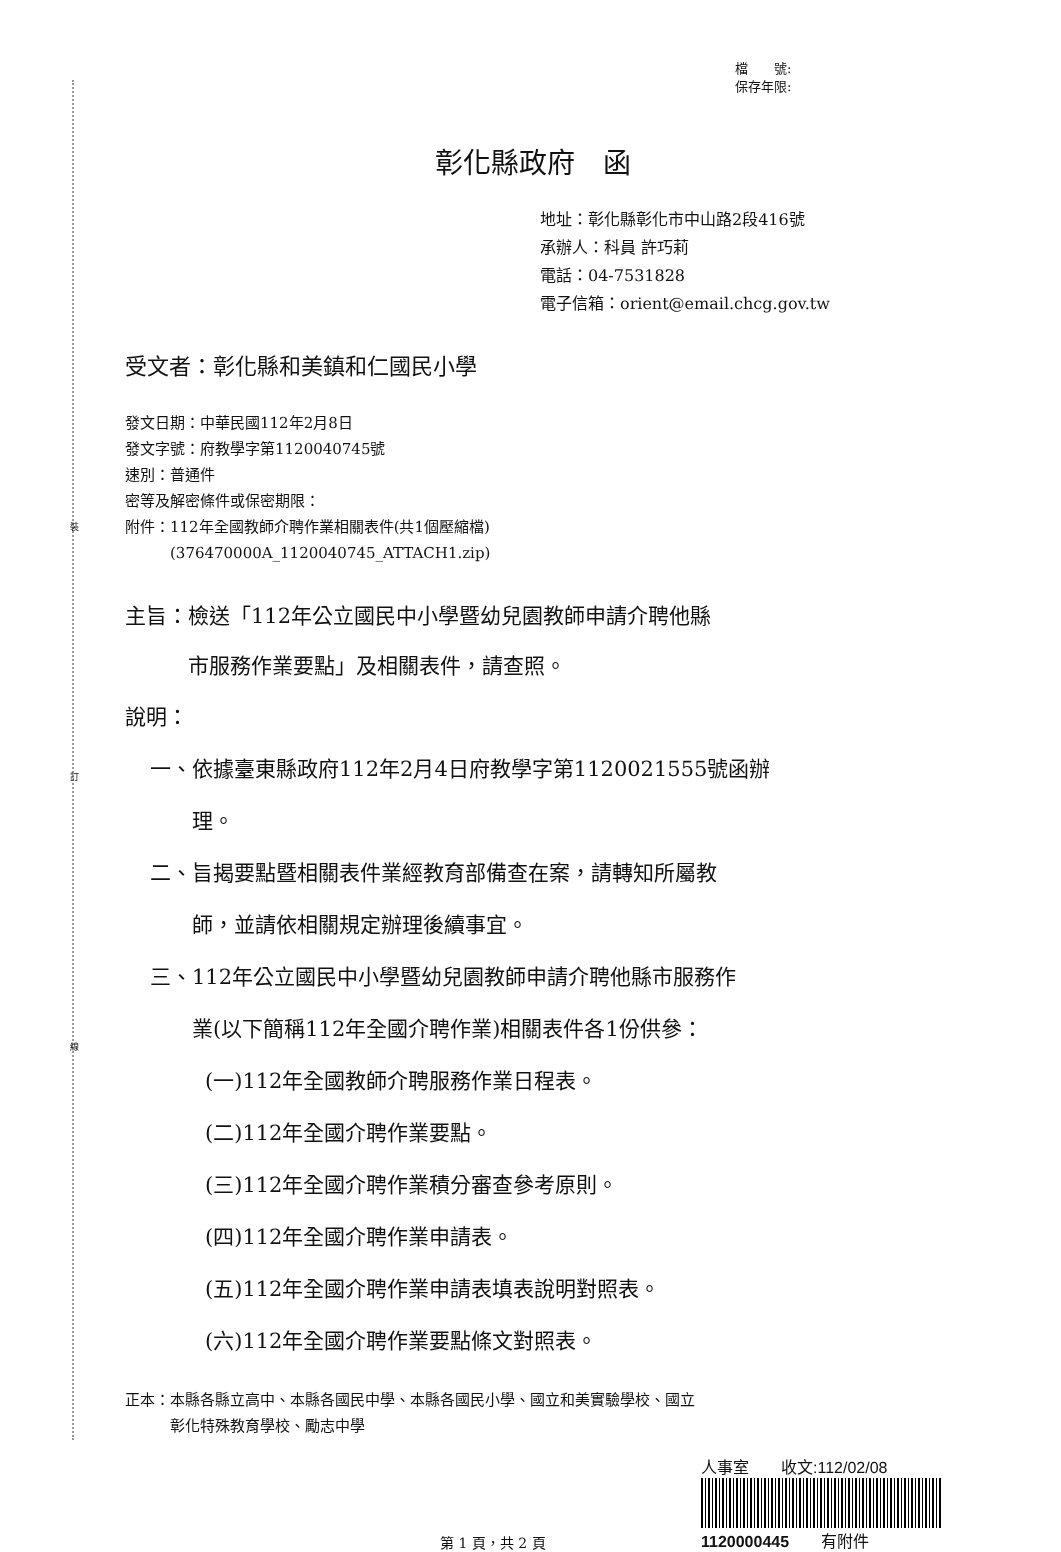裝
訂
線
檔　　號:
保存年限:
彰化縣政府　函
地址：彰化縣彰化市中山路2段416號
承辦人：科員 許巧莉
電話：04-7531828
電子信箱：orient@email.chcg.gov.tw
受文者：彰化縣和美鎮和仁國民小學
發文日期：中華民國112年2月8日
發文字號：府教學字第1120040745號
速別：普通件
密等及解密條件或保密期限：
附件：112年全國教師介聘作業相關表件(共1個壓縮檔)
　　　(376470000A_1120040745_ATTACH1.zip)
主旨：檢送「112年公立國民中小學暨幼兒園教師申請介聘他縣
　　　市服務作業要點」及相關表件，請查照。
說明：
一、依據臺東縣政府112年2月4日府教學字第1120021555號函辦
　　理。
二、旨揭要點暨相關表件業經教育部備查在案，請轉知所屬教
　　師，並請依相關規定辦理後續事宜。
三、112年公立國民中小學暨幼兒園教師申請介聘他縣市服務作
　　業(以下簡稱112年全國介聘作業)相關表件各1份供參：
(一)112年全國教師介聘服務作業日程表。
(二)112年全國介聘作業要點。
(三)112年全國介聘作業積分審查參考原則。
(四)112年全國介聘作業申請表。
(五)112年全國介聘作業申請表填表說明對照表。
(六)112年全國介聘作業要點條文對照表。
正本：本縣各縣立高中、本縣各國民中學、本縣各國民小學、國立和美實驗學校、國立
　　　彰化特殊教育學校、勵志中學
第 1 頁，共 2 頁
人事室　　收文:112/02/08
1120000445　　有附件